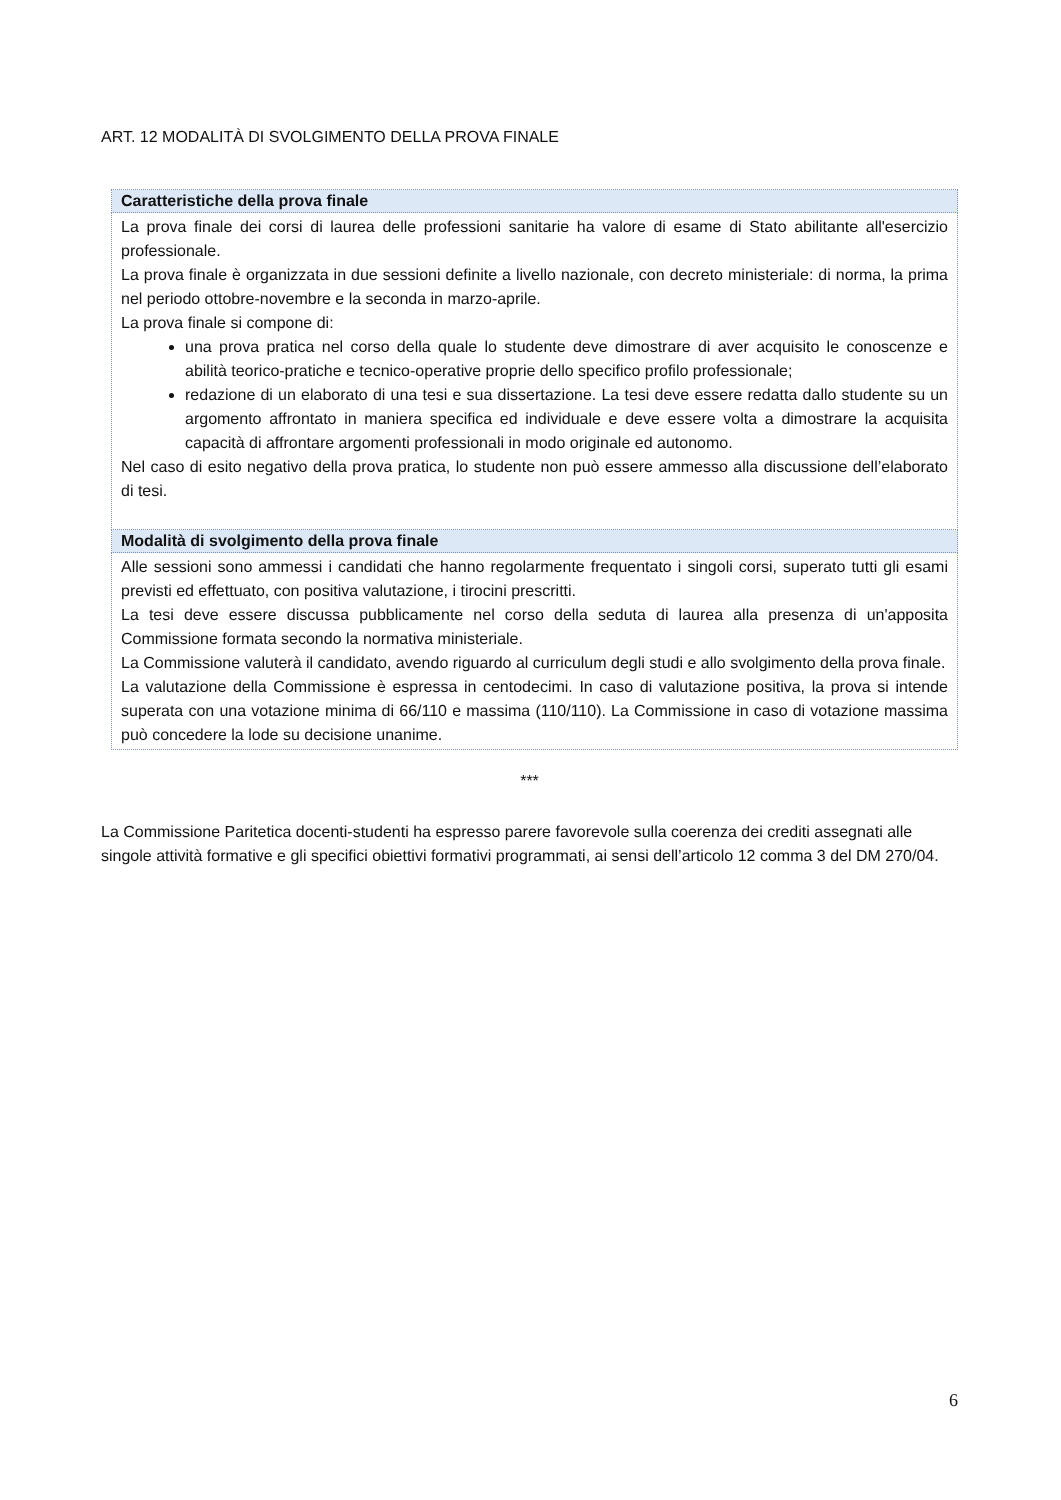ART. 12 MODALITÀ DI SVOLGIMENTO DELLA PROVA FINALE
| Caratteristiche della prova finale |
| --- |
| La prova finale dei corsi di laurea delle professioni sanitarie ha valore di esame di Stato abilitante all'esercizio professionale. La prova finale è organizzata in due sessioni definite a livello nazionale, con decreto ministeriale: di norma, la prima nel periodo ottobre-novembre e la seconda in marzo-aprile. La prova finale si compone di: una prova pratica nel corso della quale lo studente deve dimostrare di aver acquisito le conoscenze e abilità teorico-pratiche e tecnico-operative proprie dello specifico profilo professionale; redazione di un elaborato di una tesi e sua dissertazione. La tesi deve essere redatta dallo studente su un argomento affrontato in maniera specifica ed individuale e deve essere volta a dimostrare la acquisita capacità di affrontare argomenti professionali in modo originale ed autonomo. Nel caso di esito negativo della prova pratica, lo studente non può essere ammesso alla discussione dell’elaborato di tesi. |
| Modalità di svolgimento della prova finale |
| Alle sessioni sono ammessi i candidati che hanno regolarmente frequentato i singoli corsi, superato tutti gli esami previsti ed effettuato, con positiva valutazione, i tirocini prescritti. La tesi deve essere discussa pubblicamente nel corso della seduta di laurea alla presenza di un'apposita Commissione formata secondo la normativa ministeriale. La Commissione valuterà il candidato, avendo riguardo al curriculum degli studi e allo svolgimento della prova finale. La valutazione della Commissione è espressa in centodecimi. In caso di valutazione positiva, la prova si intende superata con una votazione minima di 66/110 e massima (110/110). La Commissione in caso di votazione massima può concedere la lode su decisione unanime. |
***
La Commissione Paritetica docenti-studenti ha espresso parere favorevole sulla coerenza dei crediti assegnati alle singole attività formative e gli specifici obiettivi formativi programmati, ai sensi dell’articolo 12 comma 3 del DM 270/04.
6